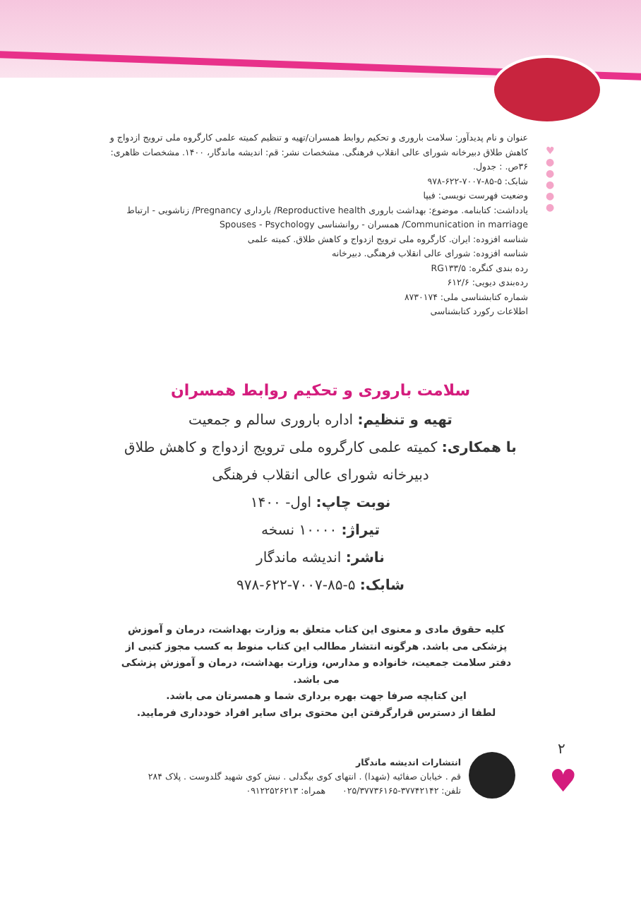♥
●
●
●
●
●
عنوان و نام پدیدآور: سلامت باروری و تحکیم روابط همسران/تهیه و تنظیم کمیته علمی کارگروه ملی ترویج ازدواج و کاهش طلاق دبیرخانه شورای عالی انقلاب فرهنگی. مشخصات نشر: قم: اندیشه ماندگار، ۱۴۰۰. مشخصات ظاهری: ۳۶ص. : جدول.
شابک: ۵-۸۵-۷۰۰۷-۶۲۲-۹۷۸
وضعیت فهرست نویسی: فیپا
یادداشت: کتابنامه. موضوع: بهداشت باروری Reproductive health/ بارداری Pregnancy/ زناشویی - ارتباط Communication in marriage/ همسران - روانشناسی Spouses - Psychology
شناسه افزوده: ایران. کارگروه ملی ترویج ازدواج و کاهش طلاق. کمیته علمی
شناسه افزوده: شورای عالی انقلاب فرهنگی. دبیرخانه
رده بندی کنگره: RG۱۳۳/۵
رده‌بندی دیویی: ۶۱۲/۶
شماره کتابشناسی ملی: ۸۷۳۰۱۷۴
اطلاعات رکورد کتابشناسی
سلامت باروری و تحکیم روابط همسران
تهیه و تنظیم: اداره باروری سالم و جمعیت
با همکاری: کمیته علمی کارگروه ملی ترویج ازدواج و کاهش طلاق
دبیرخانه شورای عالی انقلاب فرهنگی
نوبت چاپ: اول- ۱۴۰۰
تیراژ: ۱۰۰۰۰ نسخه
ناشر: اندیشه ماندگار
شابک: ۵-۸۵-۷۰۰۷-۶۲۲-۹۷۸
کلیه حقوق مادی و معنوی این کتاب متعلق به وزارت بهداشت، درمان و آموزش پزشکی می باشد. هرگونه انتشار مطالب این کتاب منوط به کسب مجوز کتبی از دفتر سلامت جمعیت، خانواده و مدارس، وزارت بهداشت، درمان و آموزش پزشکی می باشد.
این کتابچه صرفا جهت بهره برداری شما و همسرتان می باشد.
لطفا از دسترس قرارگرفتن این محتوی برای سایر افراد خودداری فرمایید.
انتشارات اندیشه ماندگار
قم . خیابان صفائیه (شهدا) . انتهای کوی بیگدلی . نبش کوی شهید گلدوست . پلاک ۲۸۴
تلفن: ۳۷۷۴۲۱۴۲-۰۲۵/۳۷۷۳۶۱۶۵ همراه: ۰۹۱۲۲۵۲۶۲۱۳
۲
♥